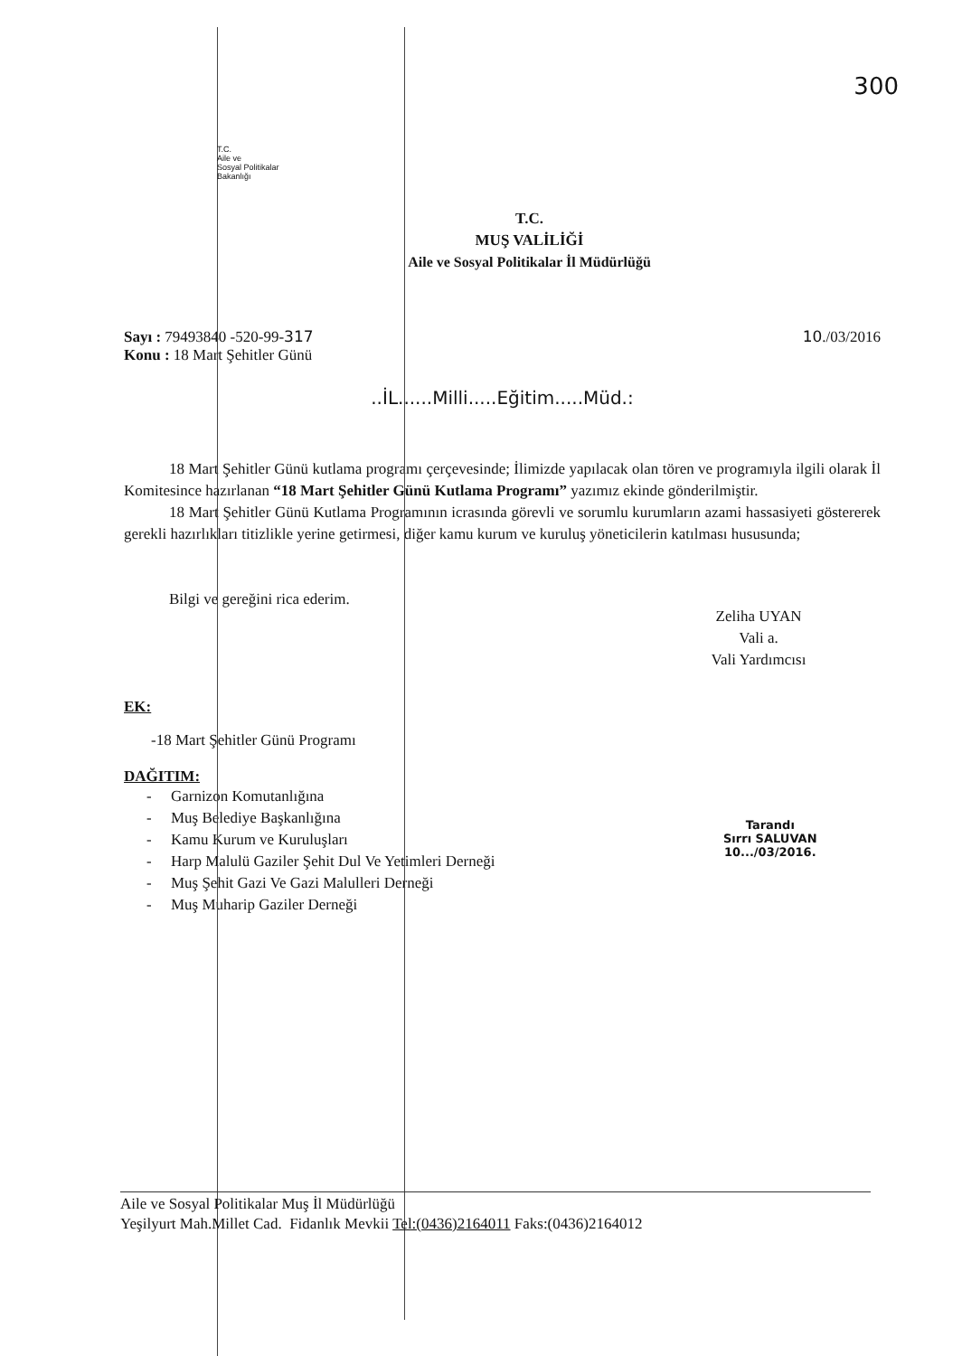T.C.
Aile ve
Sosyal Politikalar
Bakanlığı
300
T.C.
MUŞ VALİLİĞİ
Aile ve Sosyal Politikalar İl Müdürlüğü
Sayı : 79493840 -520-99-317
Konu : 18 Mart Şehitler Günü
10./03/2016
..İL......Milli.....Eğitim.....Müd.:
18 Mart Şehitler Günü kutlama programı çerçevesinde; İlimizde yapılacak olan tören ve programıyla ilgili olarak İl Komitesince hazırlanan “18 Mart Şehitler Günü Kutlama Programı” yazımız ekinde gönderilmiştir.
18 Mart Şehitler Günü Kutlama Programının icrasında görevli ve sorumlu kurumların azami hassasiyeti göstererek gerekli hazırlıkları titizlikle yerine getirmesi, diğer kamu kurum ve kuruluş yöneticilerin katılması hususunda;
Bilgi ve gereğini rica ederim.
Zeliha UYAN
Vali a.
Vali Yardımcısı
EK:
-18 Mart Şehitler Günü Programı
DAĞITIM:
- Garnizon Komutanlığına
- Muş Belediye Başkanlığına
- Kamu Kurum ve Kuruluşları
- Harp Malulü Gaziler Şehit Dul Ve Yetimleri Derneği
- Muş Şehit Gazi Ve Gazi Malulleri Derneği
- Muş Muharip Gaziler Derneği
Tarandı
Sırrı SALUVAN
10.../03/2016.
Aile ve Sosyal Politikalar Muş İl Müdürlüğü
Yeşilyurt Mah.Millet Cad. Fidanlık Mevkii Tel:(0436)2164011 Faks:(0436)2164012